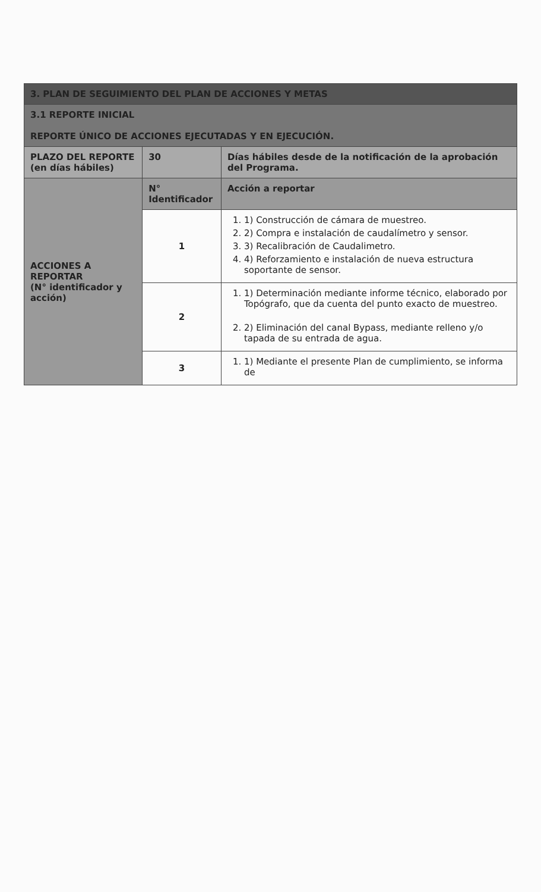| 3. PLAN DE SEGUIMIENTO DEL PLAN DE ACCIONES Y METAS | | |
| 3.1 REPORTE INICIAL REPORTE ÚNICO DE ACCIONES EJECUTADAS Y EN EJECUCIÓN. | | |
| PLAZO DEL REPORTE (en días hábiles) | 30 | Días hábiles desde de la notificación de la aprobación del Programa. |
| ACCIONES A REPORTAR (N° identificador y acción) | N° Identificador | Acción a reportar |
| | 1 | 1. 1) Construcción de cámara de muestreo. 2. 2) Compra e instalación de caudalímetro y sensor. 3. 3) Recalibración de Caudalimetro. 4. 4) Reforzamiento e instalación de nueva estructura soportante de sensor. |
| | 2 | 1. 1) Determinación mediante informe técnico, elaborado por Topógrafo, que da cuenta del punto exacto de muestreo. 2. 2) Eliminación del canal Bypass, mediante relleno y/o tapada de su entrada de agua. |
| | 3 | 1. 1) Mediante el presente Plan de cumplimiento, se informa de |